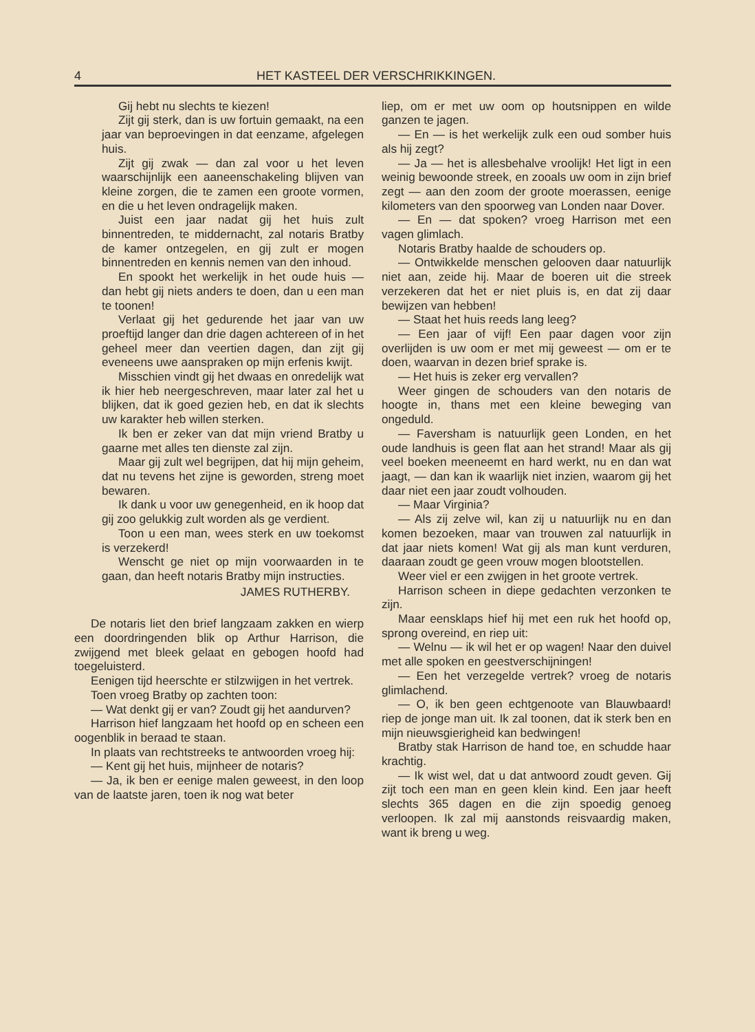4 HET KASTEEL DER VERSCHRIKKINGEN.
Gij hebt nu slechts te kiezen!
Zijt gij sterk, dan is uw fortuin gemaakt, na een jaar van beproevingen in dat eenzame, afgelegen huis.
Zijt gij zwak — dan zal voor u het leven waarschijnlijk een aaneenschakeling blijven van kleine zorgen, die te zamen een groote vormen, en die u het leven ondragelijk maken.
Juist een jaar nadat gij het huis zult binnentreden, te middernacht, zal notaris Bratby de kamer ontzegelen, en gij zult er mogen binnentreden en kennis nemen van den inhoud.
En spookt het werkelijk in het oude huis — dan hebt gij niets anders te doen, dan u een man te toonen!
Verlaat gij het gedurende het jaar van uw proeftijd langer dan drie dagen achtereen of in het geheel meer dan veertien dagen, dan zijt gij eveneens uwe aanspraken op mijn erfenis kwijt.
Misschien vindt gij het dwaas en onredelijk wat ik hier heb neergeschreven, maar later zal het u blijken, dat ik goed gezien heb, en dat ik slechts uw karakter heb willen sterken.
Ik ben er zeker van dat mijn vriend Bratby u gaarne met alles ten dienste zal zijn.
Maar gij zult wel begrijpen, dat hij mijn geheim, dat nu tevens het zijne is geworden, streng moet bewaren.
Ik dank u voor uw genegenheid, en ik hoop dat gij zoo gelukkig zult worden als ge verdient.
Toon u een man, wees sterk en uw toekomst is verzekerd!
Wenscht ge niet op mijn voorwaarden in te gaan, dan heeft notaris Bratby mijn instructies.
JAMES RUTHERBY.
De notaris liet den brief langzaam zakken en wierp een doordringenden blik op Arthur Harrison, die zwijgend met bleek gelaat en gebogen hoofd had toegeluisterd.
Eenigen tijd heerschte er stilzwijgen in het vertrek.
Toen vroeg Bratby op zachten toon:
— Wat denkt gij er van? Zoudt gij het aandurven?
Harrison hief langzaam het hoofd op en scheen een oogenblik in beraad te staan.
In plaats van rechtstreeks te antwoorden vroeg hij:
— Kent gij het huis, mijnheer de notaris?
— Ja, ik ben er eenige malen geweest, in den loop van de laatste jaren, toen ik nog wat beter
liep, om er met uw oom op houtsnippen en wilde ganzen te jagen.
— En — is het werkelijk zulk een oud somber huis als hij zegt?
— Ja — het is allesbehalve vroolijk! Het ligt in een weinig bewoonde streek, en zooals uw oom in zijn brief zegt — aan den zoom der groote moerassen, eenige kilometers van den spoorweg van Londen naar Dover.
— En — dat spoken? vroeg Harrison met een vagen glimlach.
Notaris Bratby haalde de schouders op.
— Ontwikkelde menschen gelooven daar natuurlijk niet aan, zeide hij. Maar de boeren uit die streek verzekeren dat het er niet pluis is, en dat zij daar bewijzen van hebben!
— Staat het huis reeds lang leeg?
— Een jaar of vijf! Een paar dagen voor zijn overlijden is uw oom er met mij geweest — om er te doen, waarvan in dezen brief sprake is.
— Het huis is zeker erg vervallen?
Weer gingen de schouders van den notaris de hoogte in, thans met een kleine beweging van ongeduld.
— Faversham is natuurlijk geen Londen, en het oude landhuis is geen flat aan het strand! Maar als gij veel boeken meeneemt en hard werkt, nu en dan wat jaagt, — dan kan ik waarlijk niet inzien, waarom gij het daar niet een jaar zoudt volhouden.
— Maar Virginia?
— Als zij zelve wil, kan zij u natuurlijk nu en dan komen bezoeken, maar van trouwen zal natuurlijk in dat jaar niets komen! Wat gij als man kunt verduren, daaraan zoudt ge geen vrouw mogen blootstellen.
Weer viel er een zwijgen in het groote vertrek.
Harrison scheen in diepe gedachten verzonken te zijn.
Maar eensklaps hief hij met een ruk het hoofd op, sprong overeind, en riep uit:
— Welnu — ik wil het er op wagen! Naar den duivel met alle spoken en geestverschijningen!
— Een het verzegelde vertrek? vroeg de notaris glimlachend.
— O, ik ben geen echtgenoote van Blauwbaard! riep de jonge man uit. Ik zal toonen, dat ik sterk ben en mijn nieuwsgierigheid kan bedwingen!
Bratby stak Harrison de hand toe, en schudde haar krachtig.
— Ik wist wel, dat u dat antwoord zoudt geven. Gij zijt toch een man en geen klein kind. Een jaar heeft slechts 365 dagen en die zijn spoedig genoeg verloopen. Ik zal mij aanstonds reisvaardig maken, want ik breng u weg.